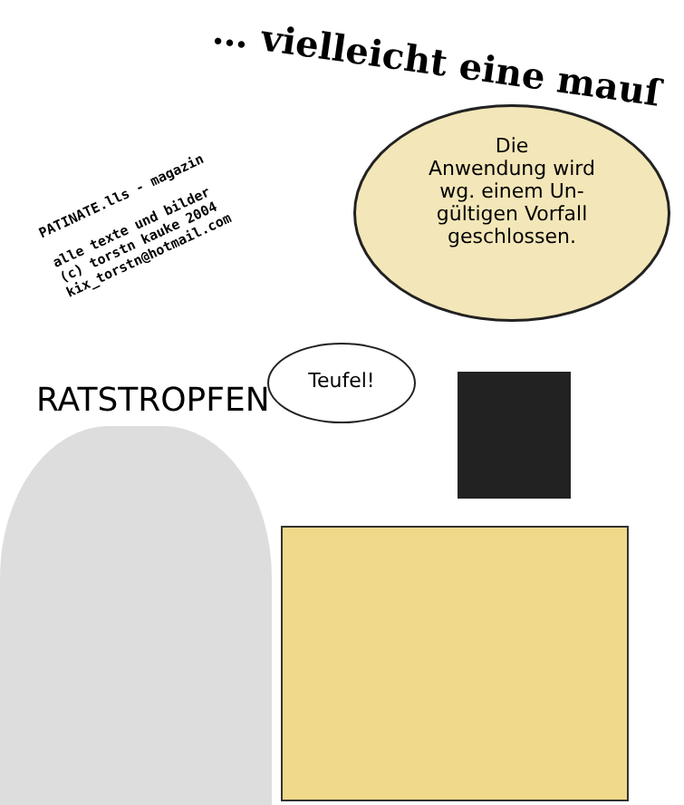… vielleicht eine mauſ
Die
Anwendung wird
wg. einem Un-
gültigen Vorfall
geschlossen.
Teufel!
RATSTROPFEN
PATINATE.lls - magazin
alle texte und bilder
(c) torstn kauke 2004
kix_torstn@hotmail.com